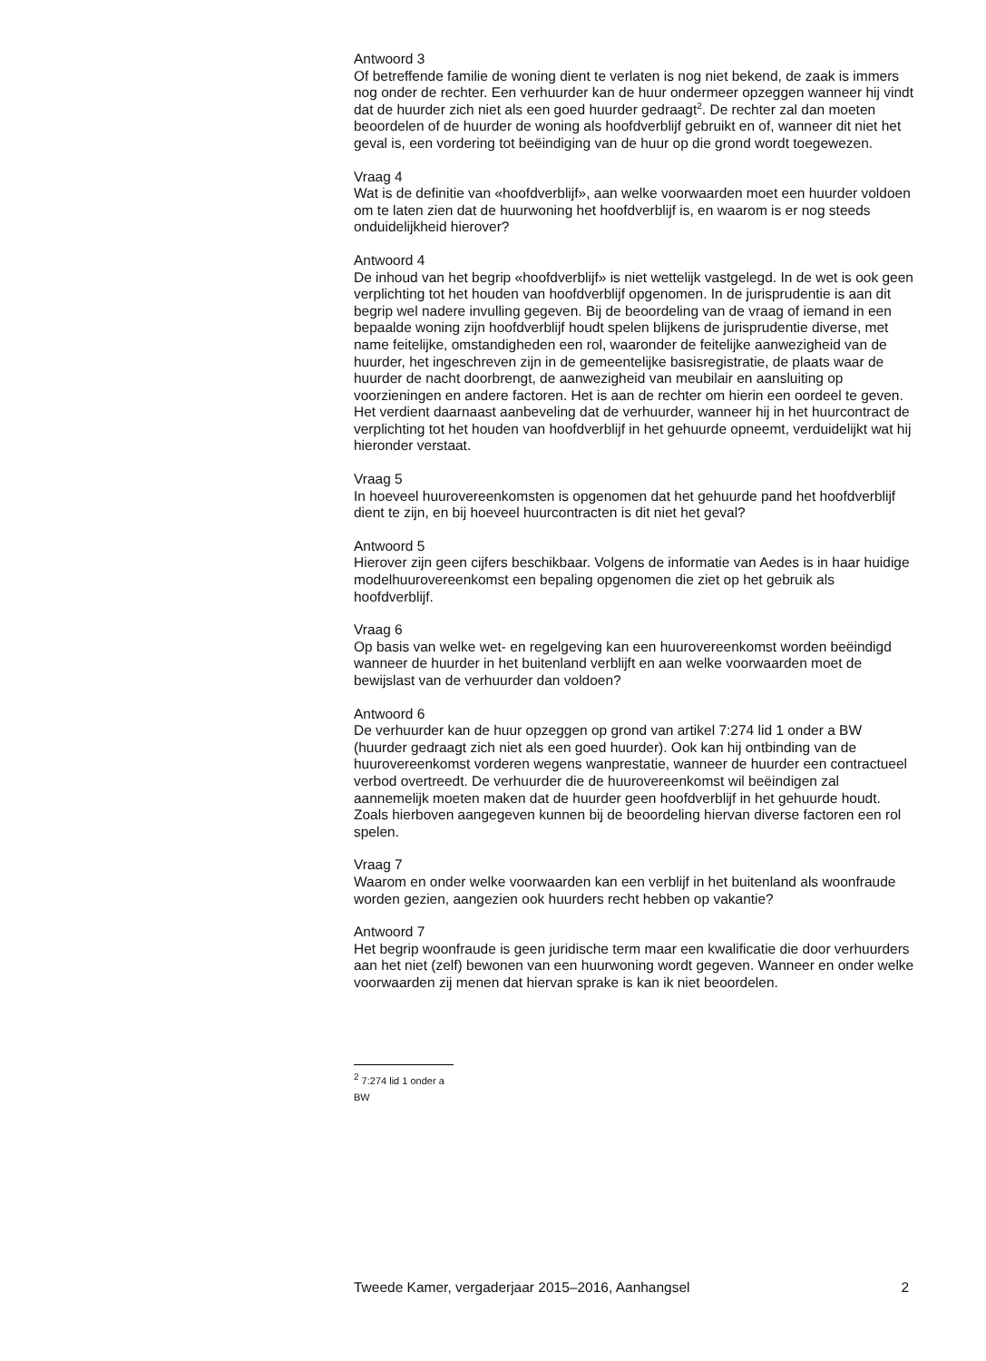Antwoord 3
Of betreffende familie de woning dient te verlaten is nog niet bekend, de zaak is immers nog onder de rechter. Een verhuurder kan de huur ondermeer opzeggen wanneer hij vindt dat de huurder zich niet als een goed huurder gedraagt<sup>2</sup>. De rechter zal dan moeten beoordelen of de huurder de woning als hoofdverblijf gebruikt en of, wanneer dit niet het geval is, een vordering tot beëindiging van de huur op die grond wordt toegewezen.
Vraag 4
Wat is de definitie van «hoofdverblijf», aan welke voorwaarden moet een huurder voldoen om te laten zien dat de huurwoning het hoofdverblijf is, en waarom is er nog steeds onduidelijkheid hierover?
Antwoord 4
De inhoud van het begrip «hoofdverblijf» is niet wettelijk vastgelegd. In de wet is ook geen verplichting tot het houden van hoofdverblijf opgenomen. In de jurisprudentie is aan dit begrip wel nadere invulling gegeven. Bij de beoordeling van de vraag of iemand in een bepaalde woning zijn hoofdverblijf houdt spelen blijkens de jurisprudentie diverse, met name feitelijke, omstandigheden een rol, waaronder de feitelijke aanwezigheid van de huurder, het ingeschreven zijn in de gemeentelijke basisregistratie, de plaats waar de huurder de nacht doorbrengt, de aanwezigheid van meubilair en aansluiting op voorzieningen en andere factoren. Het is aan de rechter om hierin een oordeel te geven.
Het verdient daarnaast aanbeveling dat de verhuurder, wanneer hij in het huurcontract de verplichting tot het houden van hoofdverblijf in het gehuurde opneemt, verduidelijkt wat hij hieronder verstaat.
Vraag 5
In hoeveel huurovereenkomsten is opgenomen dat het gehuurde pand het hoofdverblijf dient te zijn, en bij hoeveel huurcontracten is dit niet het geval?
Antwoord 5
Hierover zijn geen cijfers beschikbaar. Volgens de informatie van Aedes is in haar huidige modelhuurovereenkomst een bepaling opgenomen die ziet op het gebruik als hoofdverblijf.
Vraag 6
Op basis van welke wet- en regelgeving kan een huurovereenkomst worden beëindigd wanneer de huurder in het buitenland verblijft en aan welke voorwaarden moet de bewijslast van de verhuurder dan voldoen?
Antwoord 6
De verhuurder kan de huur opzeggen op grond van artikel 7:274 lid 1 onder a BW (huurder gedraagt zich niet als een goed huurder). Ook kan hij ontbinding van de huurovereenkomst vorderen wegens wanprestatie, wanneer de huurder een contractueel verbod overtreedt. De verhuurder die de huurovereenkomst wil beëindigen zal aannemelijk moeten maken dat de huurder geen hoofdverblijf in het gehuurde houdt. Zoals hierboven aangegeven kunnen bij de beoordeling hiervan diverse factoren een rol spelen.
Vraag 7
Waarom en onder welke voorwaarden kan een verblijf in het buitenland als woonfraude worden gezien, aangezien ook huurders recht hebben op vakantie?
Antwoord 7
Het begrip woonfraude is geen juridische term maar een kwalificatie die door verhuurders aan het niet (zelf) bewonen van een huurwoning wordt gegeven. Wanneer en onder welke voorwaarden zij menen dat hiervan sprake is kan ik niet beoordelen.
<sup>2</sup> 7:274 lid 1 onder a BW
Tweede Kamer, vergaderjaar 2015–2016, Aanhangsel 2